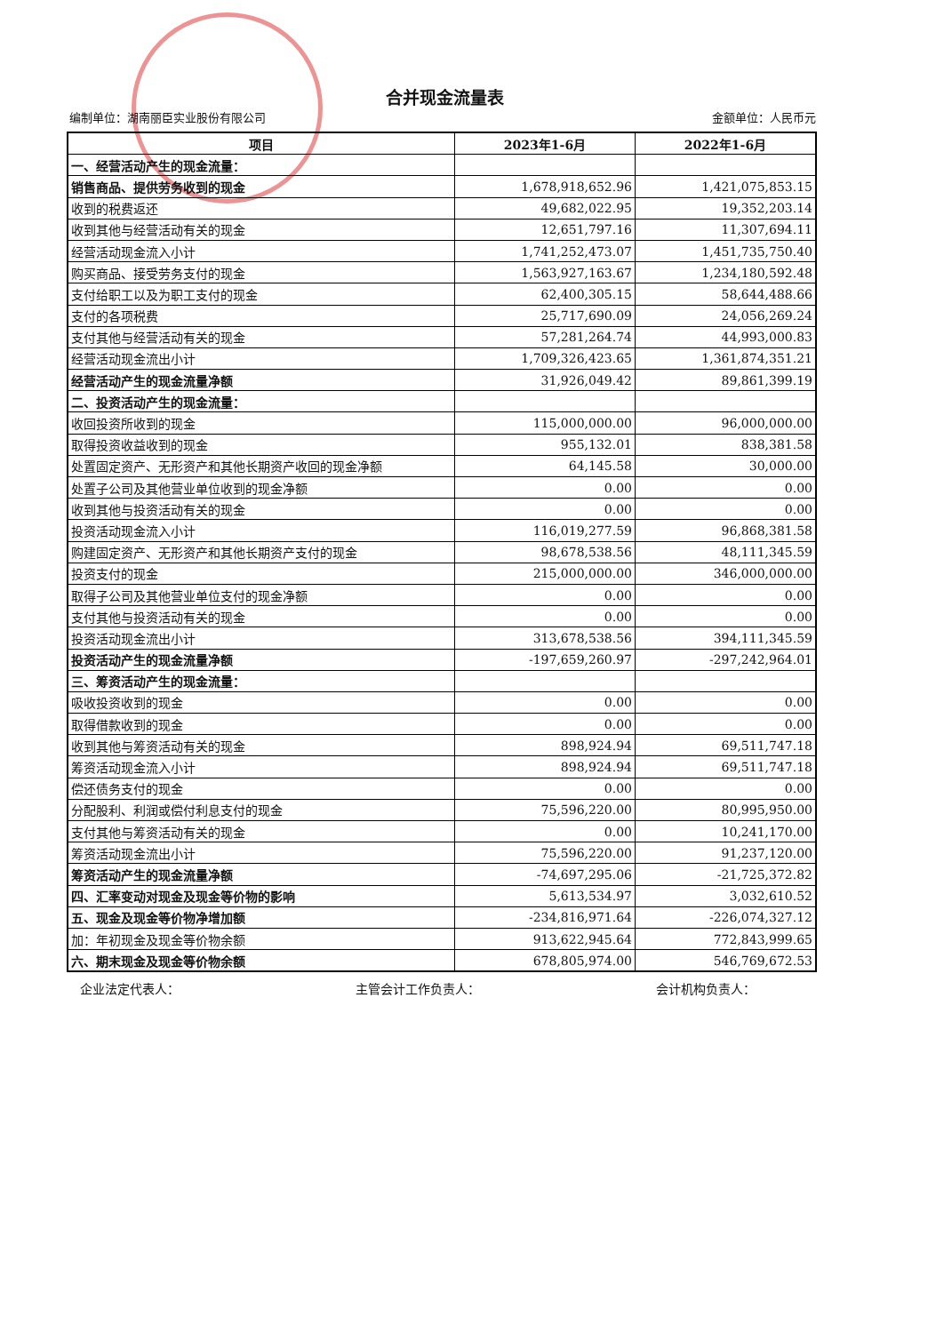合并现金流量表
编制单位：湖南丽臣实业股份有限公司 金额单位：人民币元
| 项目 | 2023年1-6月 | 2022年1-6月 |
| --- | --- | --- |
| 一、经营活动产生的现金流量： | | |
| 销售商品、提供劳务收到的现金 | 1,678,918,652.96 | 1,421,075,853.15 |
| 收到的税费返还 | 49,682,022.95 | 19,352,203.14 |
| 收到其他与经营活动有关的现金 | 12,651,797.16 | 11,307,694.11 |
| 经营活动现金流入小计 | 1,741,252,473.07 | 1,451,735,750.40 |
| 购买商品、接受劳务支付的现金 | 1,563,927,163.67 | 1,234,180,592.48 |
| 支付给职工以及为职工支付的现金 | 62,400,305.15 | 58,644,488.66 |
| 支付的各项税费 | 25,717,690.09 | 24,056,269.24 |
| 支付其他与经营活动有关的现金 | 57,281,264.74 | 44,993,000.83 |
| 经营活动现金流出小计 | 1,709,326,423.65 | 1,361,874,351.21 |
| 经营活动产生的现金流量净额 | 31,926,049.42 | 89,861,399.19 |
| 二、投资活动产生的现金流量： | | |
| 收回投资所收到的现金 | 115,000,000.00 | 96,000,000.00 |
| 取得投资收益收到的现金 | 955,132.01 | 838,381.58 |
| 处置固定资产、无形资产和其他长期资产收回的现金净额 | 64,145.58 | 30,000.00 |
| 处置子公司及其他营业单位收到的现金净额 | 0.00 | 0.00 |
| 收到其他与投资活动有关的现金 | 0.00 | 0.00 |
| 投资活动现金流入小计 | 116,019,277.59 | 96,868,381.58 |
| 购建固定资产、无形资产和其他长期资产支付的现金 | 98,678,538.56 | 48,111,345.59 |
| 投资支付的现金 | 215,000,000.00 | 346,000,000.00 |
| 取得子公司及其他营业单位支付的现金净额 | 0.00 | 0.00 |
| 支付其他与投资活动有关的现金 | 0.00 | 0.00 |
| 投资活动现金流出小计 | 313,678,538.56 | 394,111,345.59 |
| 投资活动产生的现金流量净额 | -197,659,260.97 | -297,242,964.01 |
| 三、筹资活动产生的现金流量： | | |
| 吸收投资收到的现金 | 0.00 | 0.00 |
| 取得借款收到的现金 | 0.00 | 0.00 |
| 收到其他与筹资活动有关的现金 | 898,924.94 | 69,511,747.18 |
| 筹资活动现金流入小计 | 898,924.94 | 69,511,747.18 |
| 偿还债务支付的现金 | 0.00 | 0.00 |
| 分配股利、利润或偿付利息支付的现金 | 75,596,220.00 | 80,995,950.00 |
| 支付其他与筹资活动有关的现金 | 0.00 | 10,241,170.00 |
| 筹资活动现金流出小计 | 75,596,220.00 | 91,237,120.00 |
| 筹资活动产生的现金流量净额 | -74,697,295.06 | -21,725,372.82 |
| 四、汇率变动对现金及现金等价物的影响 | 5,613,534.97 | 3,032,610.52 |
| 五、现金及现金等价物净增加额 | -234,816,971.64 | -226,074,327.12 |
| 加：年初现金及现金等价物余额 | 913,622,945.64 | 772,843,999.65 |
| 六、期末现金及现金等价物余额 | 678,805,974.00 | 546,769,672.53 |
企业法定代表人： 主管会计工作负责人： 会计机构负责人：